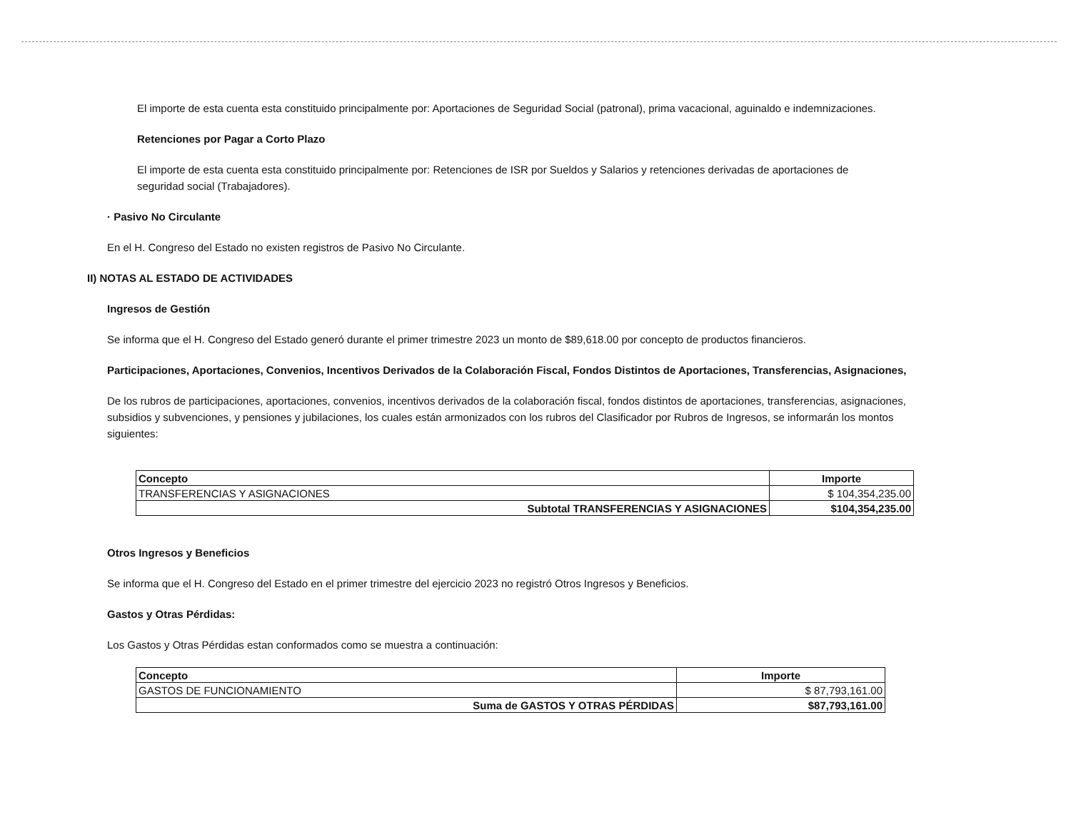El importe de esta cuenta esta constituido principalmente por: Aportaciones de Seguridad Social (patronal), prima vacacional, aguinaldo e indemnizaciones.
Retenciones por Pagar a Corto Plazo
El importe de esta cuenta esta constituido principalmente por: Retenciones de ISR por Sueldos y Salarios y retenciones derivadas de aportaciones de seguridad social (Trabajadores).
· Pasivo No Circulante
En el H. Congreso del Estado no existen registros de Pasivo No Circulante.
II) NOTAS AL ESTADO DE ACTIVIDADES
Ingresos de Gestión
Se informa que el H. Congreso del Estado generó durante el primer trimestre 2023 un monto de $89,618.00 por concepto de productos financieros.
Participaciones, Aportaciones, Convenios, Incentivos Derivados de la Colaboración Fiscal, Fondos Distintos de Aportaciones, Transferencias, Asignaciones,
De los rubros de participaciones, aportaciones, convenios, incentivos derivados de la colaboración fiscal, fondos distintos de aportaciones, transferencias, asignaciones, subsidios y subvenciones, y pensiones y jubilaciones, los cuales están armonizados con los rubros del Clasificador por Rubros de Ingresos, se informarán los montos siguientes:
| Concepto | Importe |
| --- | --- |
| TRANSFERENCIAS Y ASIGNACIONES | $ 104,354,235.00 |
| Subtotal TRANSFERENCIAS Y ASIGNACIONES | $104,354,235.00 |
Otros Ingresos y Beneficios
Se informa que el H. Congreso del Estado en el primer trimestre del ejercicio 2023 no registró Otros Ingresos y Beneficios.
Gastos y Otras Pérdidas:
Los Gastos y Otras Pérdidas estan conformados como se muestra a continuación:
| Concepto | Importe |
| --- | --- |
| GASTOS DE FUNCIONAMIENTO | $ 87,793,161.00 |
| Suma de GASTOS Y OTRAS PÉRDIDAS | $87,793,161.00 |